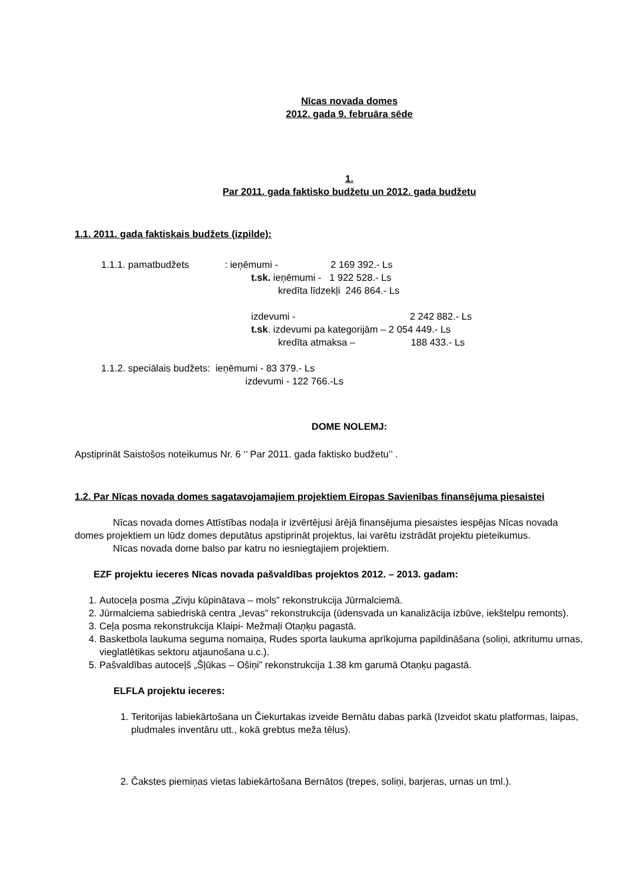Nīcas novada domes
2012. gada 9. februāra sēde
1.
Par 2011. gada faktisko budžetu un 2012. gada budžetu
1.1. 2011. gada faktiskais budžets (izpilde):
1.1.1. pamatbudžets: ieņēmumi - 2 169 392.- Ls
t.sk. ieņēmumi - 1 922 528.- Ls
kredīta līdzekļi 246 864.- Ls
izdevumi - 2 242 882.- Ls
t.sk. izdevumi pa kategorijām – 2 054 449.- Ls
kredīta atmaksa – 188 433.- Ls
1.1.2. speciālais budžets: ieņēmumi - 83 379.- Ls
izdevumi - 122 766.-Ls
DOME NOLEMJ:
Apstiprināt Saistošos noteikumus Nr. 6 ‘’ Par 2011. gada faktisko budžetu’’ .
1.2. Par Nīcas novada domes sagatavojamajiem projektiem Eiropas Savienības finansējuma piesaistei
Nīcas novada domes Attīstības nodaļa ir izvērtējusi ārējā finansējuma piesaistes iespējas Nīcas novada domes projektiem un lūdz domes deputātus apstiprināt projektus, lai varētu izstrādāt projektu pieteikumus.
Nīcas novada dome balso par katru no iesniegtajiem projektiem.
EZF projektu ieceres Nīcas novada pašvaldības projektos 2012. – 2013. gadam:
1. Autoceļa posma „Zivju kūpinātava – mols” rekonstrukcija Jūrmalciemā.
2. Jūrmalciema sabiedriskā centra „Ievas” rekonstrukcija (ūdensvada un kanalizācija izbūve, iekštelpu remonts).
3. Ceļa posma rekonstrukcija Klaipi- Mežmaļi Otaņķu pagastā.
4. Basketbola laukuma seguma nomaiņa, Rudes sporta laukuma aprīkojuma papildināšana (soliņi, atkritumu urnas, vieglatlētikas sektoru atjaunošana u.c.).
5. Pašvaldības autoceļš „Šļūkas – Ošiņi” rekonstrukcija 1.38 km garumā Otaņķu pagastā.
ELFLA projektu ieceres:
1. Teritorijas labiekārtošana un Čiekurtakas izveide Bernātu dabas parkā (Izveidot skatu platformas, laipas, pludmales inventāru utt., kokā grebtus meža tēlus).
2. Čakstes piemiņas vietas labiekārtošana Bernātos (trepes, soliņi, barjeras, urnas un tml.).